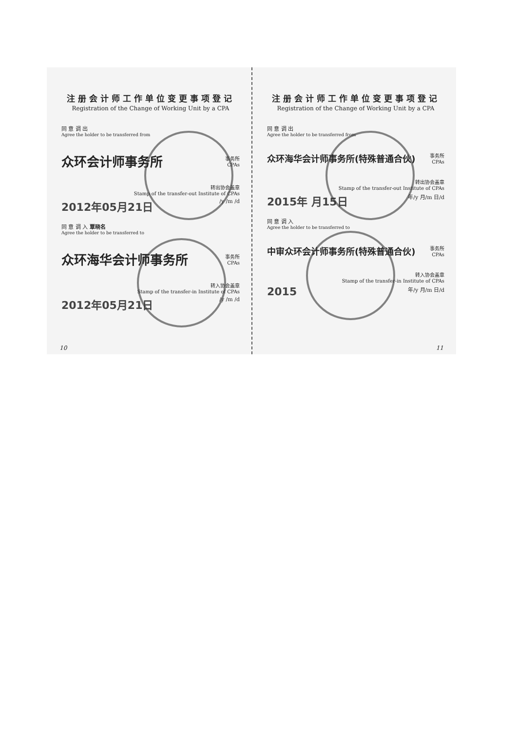注册会计师工作单位变更事项登记
Registration of the Change of Working Unit by a CPA
同 意 调 出
Agree the holder to be transferred from
众环会计师事务所 事务所
CPAs
转出协会盖章
Stamp of the transfer-out Institute of CPAs
2012年05月21日 /y /m /d
同 意 调 入 覃晓名
Agree the holder to be transferred to
众环海华会计师事务所 事务所
CPAs
转入协会盖章
Stamp of the transfer-in Institute of CPAs
2012年05月21日 /y /m /d
10
注册会计师工作单位变更事项登记
Registration of the Change of Working Unit by a CPA
同 意 调 出
Agree the holder to be transferred from
众环海华会计师事务所(特殊普通合伙) 事务所
CPAs
转出协会盖章
Stamp of the transfer-out Institute of CPAs
2015年 月15日 年/y 月/m 日/d
同 意 调 入
Agree the holder to be transferred to
中审众环会计师事务所(特殊普通合伙) 事务所
CPAs
转入协会盖章
Stamp of the transfer-in Institute of CPAs
2015 年/y 月/m 日/d
11